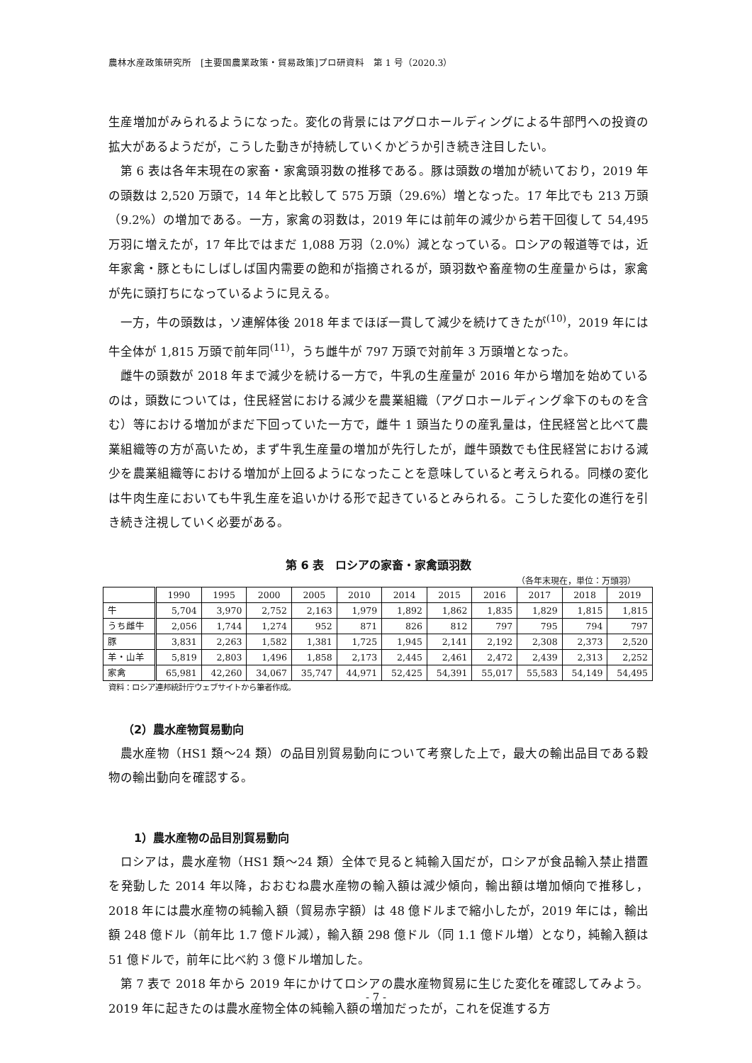農林水産政策研究所　[主要国農業政策・貿易政策]プロ研資料　第 1 号（2020.3）
生産増加がみられるようになった。変化の背景にはアグロホールディングによる牛部門への投資の拡大があるようだが，こうした動きが持続していくかどうか引き続き注目したい。
第 6 表は各年末現在の家畜・家禽頭羽数の推移である。豚は頭数の増加が続いており，2019 年の頭数は 2,520 万頭で，14 年と比較して 575 万頭（29.6%）増となった。17 年比でも 213 万頭（9.2%）の増加である。一方，家禽の羽数は，2019 年には前年の減少から若干回復して 54,495 万羽に増えたが，17 年比ではまだ 1,088 万羽（2.0%）減となっている。ロシアの報道等では，近年家禽・豚ともにしばしば国内需要の飽和が指摘されるが，頭羽数や畜産物の生産量からは，家禽が先に頭打ちになっているように見える。
一方，牛の頭数は，ソ連解体後 2018 年までほぼ一貫して減少を続けてきたが<sup>(10)</sup>，2019 年には牛全体が 1,815 万頭で前年同<sup>(11)</sup>，うち雌牛が 797 万頭で対前年 3 万頭増となった。
雌牛の頭数が 2018 年まで減少を続ける一方で，牛乳の生産量が 2016 年から増加を始めているのは，頭数については，住民経営における減少を農業組織（アグロホールディング傘下のものを含む）等における増加がまだ下回っていた一方で，雌牛 1 頭当たりの産乳量は，住民経営と比べて農業組織等の方が高いため，まず牛乳生産量の増加が先行したが，雌牛頭数でも住民経営における減少を農業組織等における増加が上回るようになったことを意味していると考えられる。同様の変化は牛肉生産においても牛乳生産を追いかける形で起きているとみられる。こうした変化の進行を引き続き注視していく必要がある。
第 6 表　ロシアの家畜・家禽頭羽数
（各年末現在，単位：万頭羽）
| | 1990 | 1995 | 2000 | 2005 | 2010 | 2014 | 2015 | 2016 | 2017 | 2018 | 2019 |
| --- | --- | --- | --- | --- | --- | --- | --- | --- | --- | --- | --- |
| 牛 | 5,704 | 3,970 | 2,752 | 2,163 | 1,979 | 1,892 | 1,862 | 1,835 | 1,829 | 1,815 | 1,815 |
| うち雌牛 | 2,056 | 1,744 | 1,274 | 952 | 871 | 826 | 812 | 797 | 795 | 794 | 797 |
| 豚 | 3,831 | 2,263 | 1,582 | 1,381 | 1,725 | 1,945 | 2,141 | 2,192 | 2,308 | 2,373 | 2,520 |
| 羊・山羊 | 5,819 | 2,803 | 1,496 | 1,858 | 2,173 | 2,445 | 2,461 | 2,472 | 2,439 | 2,313 | 2,252 |
| 家禽 | 65,981 | 42,260 | 34,067 | 35,747 | 44,971 | 52,425 | 54,391 | 55,017 | 55,583 | 54,149 | 54,495 |
資料：ロシア連邦統計庁ウェブサイトから筆者作成。
（2）農水産物貿易動向
農水産物（HS1 類～24 類）の品目別貿易動向について考察した上で，最大の輸出品目である穀物の輸出動向を確認する。
1）農水産物の品目別貿易動向
ロシアは，農水産物（HS1 類～24 類）全体で見ると純輸入国だが，ロシアが食品輸入禁止措置を発動した 2014 年以降，おおむね農水産物の輸入額は減少傾向，輸出額は増加傾向で推移し，2018 年には農水産物の純輸入額（貿易赤字額）は 48 億ドルまで縮小したが，2019 年には，輸出額 248 億ドル（前年比 1.7 億ドル減），輸入額 298 億ドル（同 1.1 億ドル増）となり，純輸入額は 51 億ドルで，前年に比べ約 3 億ドル増加した。
第 7 表で 2018 年から 2019 年にかけてロシアの農水産物貿易に生じた変化を確認してみよう。2019 年に起きたのは農水産物全体の純輸入額の増加だったが，これを促進する方
- 7 -